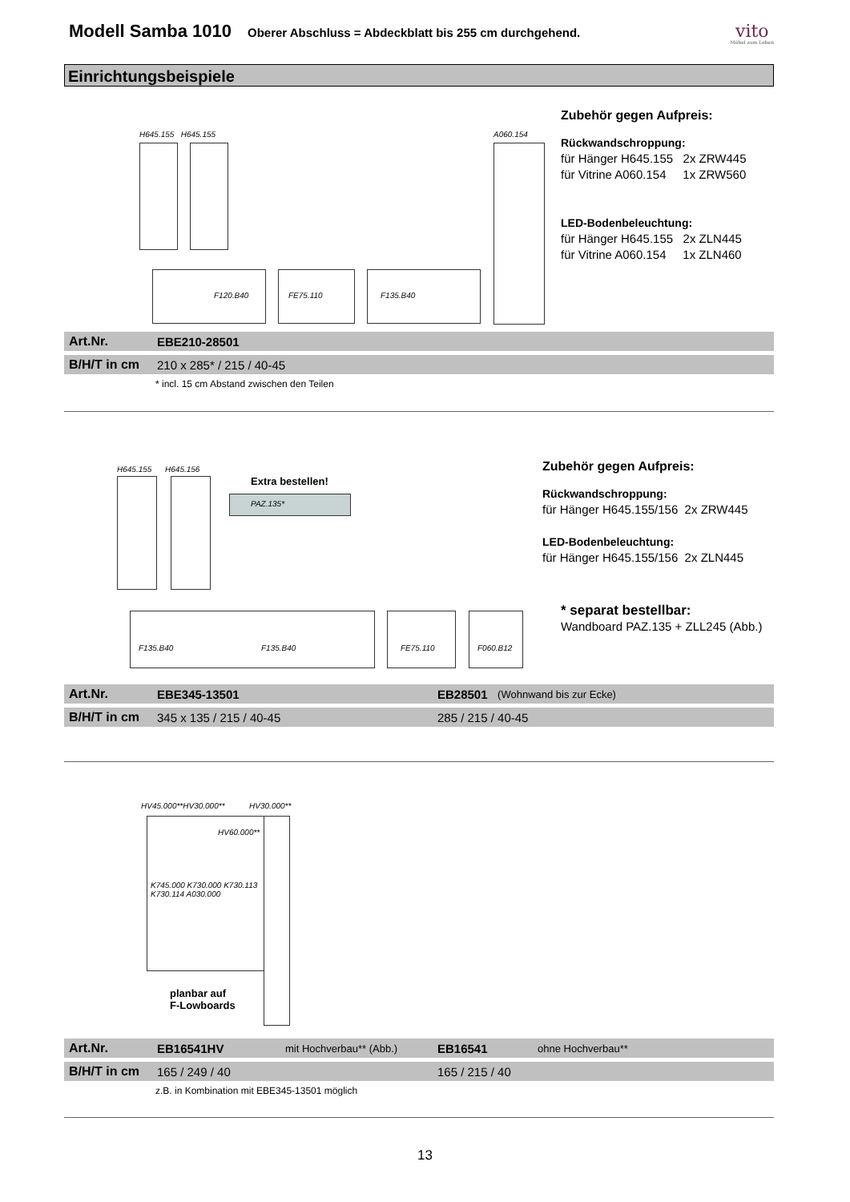Modell Samba 1010
Oberer Abschluss = Abdeckblatt bis 255 cm durchgehend.
vito
Möbel zum Leben
Einrichtungsbeispiele
H645.155 H645.155 A060.154
F120.B40 FE75.110 F135.B40
Zubehör gegen Aufpreis:
Rückwandschroppung:
für Hänger H645.155 2x ZRW445
für Vitrine A060.154 1x ZRW560
LED-Bodenbeleuchtung:
für Hänger H645.155 2x ZLN445
für Vitrine A060.154 1x ZLN460
Art.Nr. EBE210-28501
B/H/T in cm 210 x 285* / 215 / 40-45
* incl. 15 cm Abstand zwischen den Teilen
H645.155 H645.156
Extra bestellen!
PAZ.135*
F135.B40 F135.B40 FE75.110
F060.B12
Zubehör gegen Aufpreis:
Rückwandschroppung:
für Hänger H645.155/156 2x ZRW445
LED-Bodenbeleuchtung:
für Hänger H645.155/156 2x ZLN445
* separat bestellbar:
Wandboard PAZ.135 + ZLL245 (Abb.)
Art.Nr. EBE345-13501 EB28501 (Wohnwand bis zur Ecke)
B/H/T in cm 345 x 135 / 215 / 40-45 285 / 215 / 40-45
HV45.000**HV30.000** HV30.000**
HV60.000**
K745.000 K730.000 K730.113 K730.114 A030.000
planbar auf
F-Lowboards
Art.Nr. EB16541HV mit Hochverbau** (Abb.) EB16541 ohne Hochverbau**
B/H/T in cm 165 / 249 / 40 165 / 215 / 40
z.B. in Kombination mit EBE345-13501 möglich
13